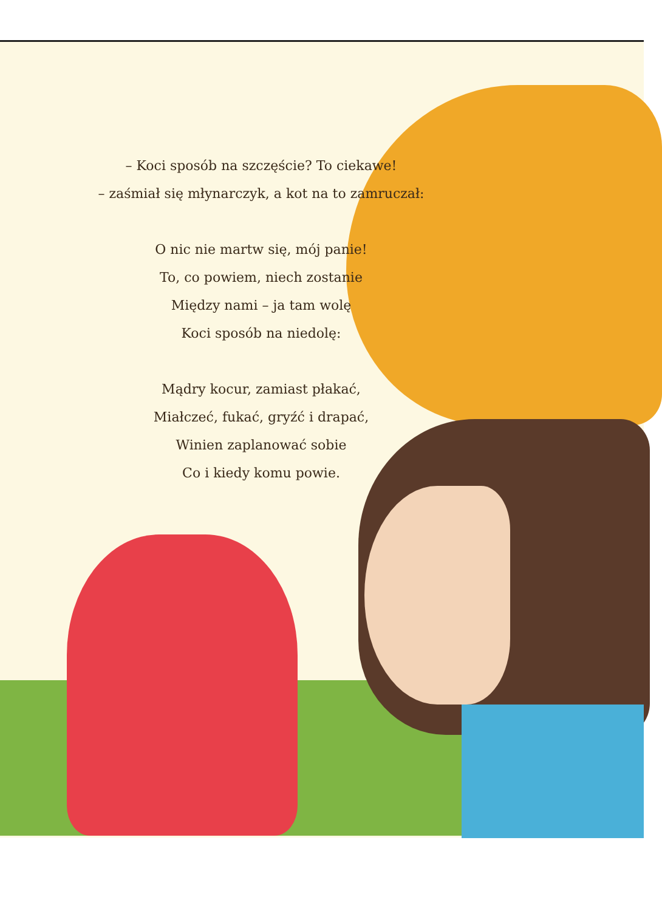– Koci sposób na szczęście? To ciekawe!
– zaśmiał się młynarczyk, a kot na to zamruczał:
O nic nie martw się, mój panie!
To, co powiem, niech zostanie
Między nami – ja tam wolę
Koci sposób na niedolę:
Mądry kocur, zamiast płakać,
Miałczeć, fukać, gryźć i drapać,
Winien zaplanować sobie
Co i kiedy komu powie.